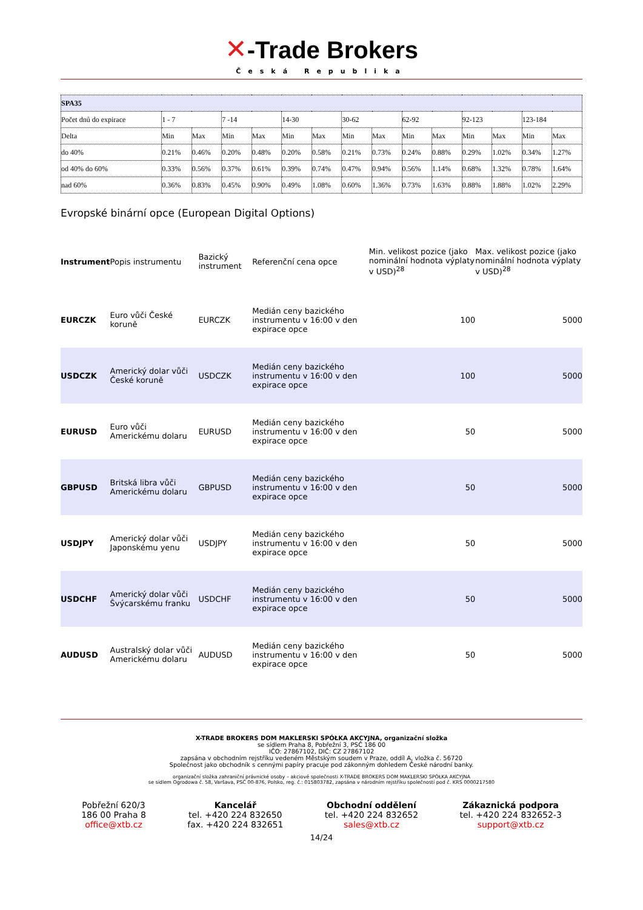✕-Trade Brokers
Česká Republika
| SPA35 | | | | | | | | | | | | | | |
| Počet dnů do expirace | 1 - 7 | | 7 -14 | | 14-30 | | 30-62 | | 62-92 | | 92-123 | | 123-184 | |
| Delta | Min | Max | Min | Max | Min | Max | Min | Max | Min | Max | Min | Max | Min | Max |
| do 40% | 0.21% | 0.46% | 0.20% | 0.48% | 0.20% | 0.58% | 0.21% | 0.73% | 0.24% | 0.88% | 0.29% | 1.02% | 0.34% | 1.27% |
| od 40% do 60% | 0.33% | 0.56% | 0.37% | 0.61% | 0.39% | 0.74% | 0.47% | 0.94% | 0.56% | 1.14% | 0.68% | 1.32% | 0.78% | 1.64% |
| nad 60% | 0.36% | 0.83% | 0.45% | 0.90% | 0.49% | 1.08% | 0.60% | 1.36% | 0.73% | 1.63% | 0.88% | 1.88% | 1.02% | 2.29% |
Evropské binární opce (European Digital Options)
| Instrument | Popis instrumentu | Bazický instrument | Referenční cena opce | Min. velikost pozice (jako nominální hodnota výplaty v USD)<sup>28</sup> | Max. velikost pozice (jako nominální hodnota výplaty v USD)<sup>28</sup> |
| --- | --- | --- | --- | --- | --- |
| EURCZK | Euro vůči České koruně | EURCZK | Medián ceny bazického instrumentu v 16:00 v den expirace opce | 100 | 5000 |
| USDCZK | Americký dolar vůči České koruně | USDCZK | Medián ceny bazického instrumentu v 16:00 v den expirace opce | 100 | 5000 |
| EURUSD | Euro vůči Americkému dolaru | EURUSD | Medián ceny bazického instrumentu v 16:00 v den expirace opce | 50 | 5000 |
| GBPUSD | Britská libra vůči Americkému dolaru | GBPUSD | Medián ceny bazického instrumentu v 16:00 v den expirace opce | 50 | 5000 |
| USDJPY | Americký dolar vůči Japonskému yenu | USDJPY | Medián ceny bazického instrumentu v 16:00 v den expirace opce | 50 | 5000 |
| USDCHF | Americký dolar vůči Švýcarskému franku | USDCHF | Medián ceny bazického instrumentu v 16:00 v den expirace opce | 50 | 5000 |
| AUDUSD | Australský dolar vůči Americkému dolaru | AUDUSD | Medián ceny bazického instrumentu v 16:00 v den expirace opce | 50 | 5000 |
X-TRADE BROKERS DOM MAKLERSKI SPÓŁKA AKCYJNA, organizační složka
se sídlem Praha 8, Pobřežní 3, PSČ 186 00
IČO: 27867102, DIČ: CZ 27867102
zapsána v obchodním rejstříku vedeném Městským soudem v Praze, oddíl A, vložka č. 56720
Společnost jako obchodník s cennými papíry pracuje pod zákonným dohledem České národní banky.
organizační složka zahraniční právnické osoby – akciové společnosti X-TRADE BROKERS DOM MAKLERSKI SPÓŁKA AKCYJNA
se sídlem Ogrodowa č. 58, Varšava, PSČ 00-876, Polsko, reg. č.: 015803782, zapsána v národním rejstříku společností pod č. KRS 0000217580
Pobřežní 620/3
186 00 Praha 8
office@xtb.cz
Kancelář
tel. +420 224 832650
fax. +420 224 832651
Obchodní oddělení
tel. +420 224 832652
sales@xtb.cz
Zákaznická podpora
tel. +420 224 832652-3
support@xtb.cz
14/24